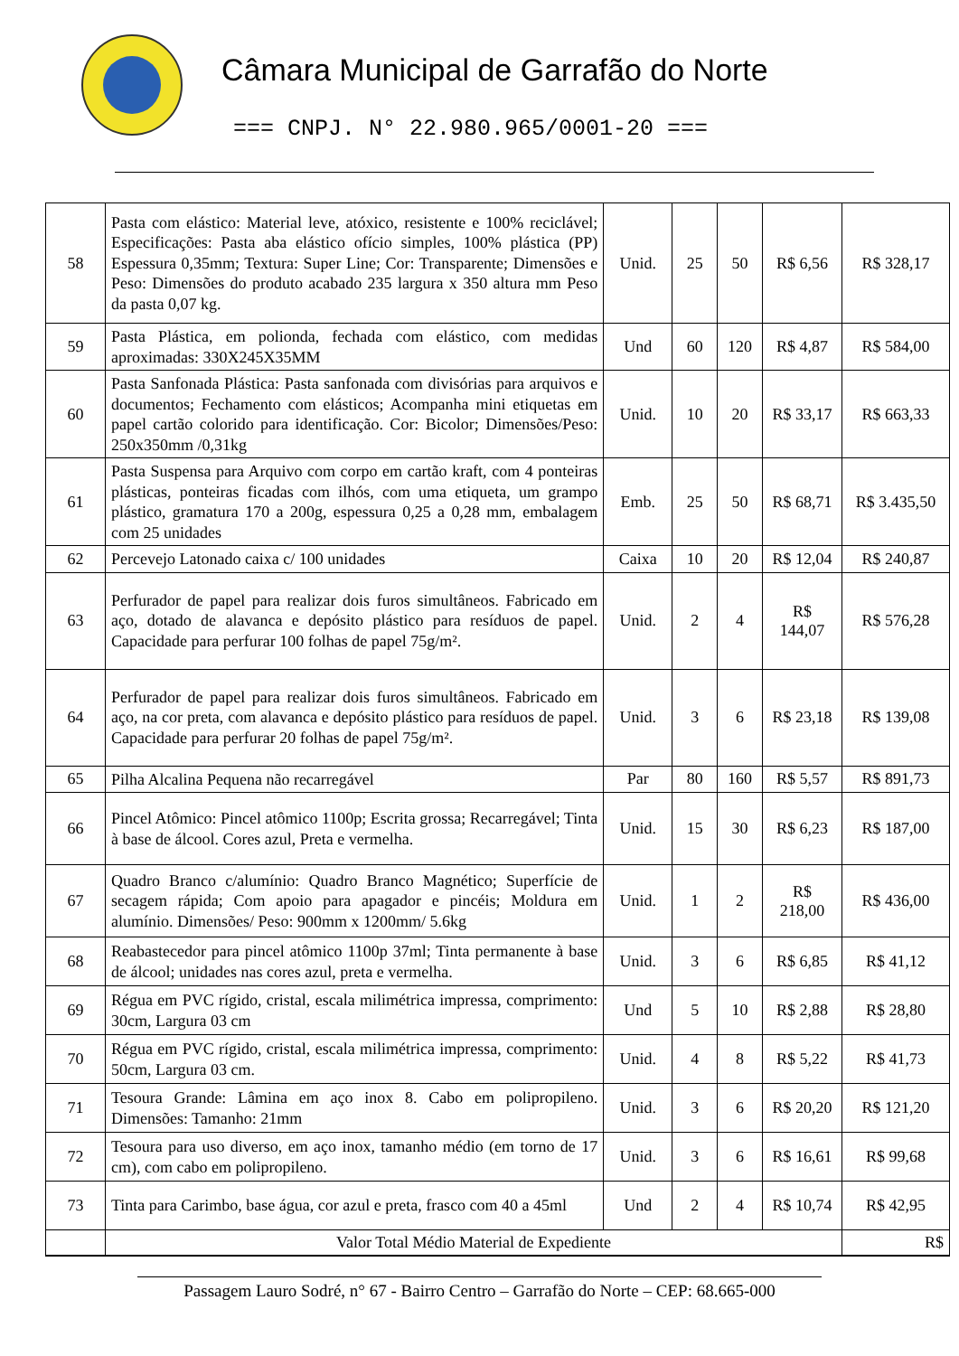Câmara Municipal de Garrafão do Norte
=== CNPJ. N° 22.980.965/0001-20 ===
| 58 | Pasta com elástico: Material leve, atóxico, resistente e 100% reciclável; Especificações: Pasta aba elástico ofício simples, 100% plástica (PP) Espessura 0,35mm; Textura: Super Line; Cor: Transparente; Dimensões e Peso: Dimensões do produto acabado 235 largura x 350 altura mm Peso da pasta 0,07 kg. | Unid. | 25 | 50 | R$ 6,56 | R$ 328,17 |
| 59 | Pasta Plástica, em polionda, fechada com elástico, com medidas aproximadas: 330X245X35MM | Und | 60 | 120 | R$ 4,87 | R$ 584,00 |
| 60 | Pasta Sanfonada Plástica: Pasta sanfonada com divisórias para arquivos e documentos; Fechamento com elásticos; Acompanha mini etiquetas em papel cartão colorido para identificação. Cor: Bicolor; Dimensões/Peso: 250x350mm /0,31kg | Unid. | 10 | 20 | R$ 33,17 | R$ 663,33 |
| 61 | Pasta Suspensa para Arquivo com corpo em cartão kraft, com 4 ponteiras plásticas, ponteiras ficadas com ilhós, com uma etiqueta, um grampo plástico, gramatura 170 a 200g, espessura 0,25 a 0,28 mm, embalagem com 25 unidades | Emb. | 25 | 50 | R$ 68,71 | R$ 3.435,50 |
| 62 | Percevejo Latonado caixa c/ 100 unidades | Caixa | 10 | 20 | R$ 12,04 | R$ 240,87 |
| 63 | Perfurador de papel para realizar dois furos simultâneos. Fabricado em aço, dotado de alavanca e depósito plástico para resíduos de papel. Capacidade para perfurar 100 folhas de papel 75g/m². | Unid. | 2 | 4 | R$ 144,07 | R$ 576,28 |
| 64 | Perfurador de papel para realizar dois furos simultâneos. Fabricado em aço, na cor preta, com alavanca e depósito plástico para resíduos de papel. Capacidade para perfurar 20 folhas de papel 75g/m². | Unid. | 3 | 6 | R$ 23,18 | R$ 139,08 |
| 65 | Pilha Alcalina Pequena não recarregável | Par | 80 | 160 | R$ 5,57 | R$ 891,73 |
| 66 | Pincel Atômico: Pincel atômico 1100p; Escrita grossa; Recarregável; Tinta à base de álcool. Cores azul, Preta e vermelha. | Unid. | 15 | 30 | R$ 6,23 | R$ 187,00 |
| 67 | Quadro Branco c/alumínio: Quadro Branco Magnético; Superfície de secagem rápida; Com apoio para apagador e pincéis; Moldura em alumínio. Dimensões/ Peso: 900mm x 1200mm/ 5.6kg | Unid. | 1 | 2 | R$ 218,00 | R$ 436,00 |
| 68 | Reabastecedor para pincel atômico 1100p 37ml; Tinta permanente à base de álcool; unidades nas cores azul, preta e vermelha. | Unid. | 3 | 6 | R$ 6,85 | R$ 41,12 |
| 69 | Régua em PVC rígido, cristal, escala milimétrica impressa, comprimento: 30cm, Largura 03 cm | Und | 5 | 10 | R$ 2,88 | R$ 28,80 |
| 70 | Régua em PVC rígido, cristal, escala milimétrica impressa, comprimento: 50cm, Largura 03 cm. | Unid. | 4 | 8 | R$ 5,22 | R$ 41,73 |
| 71 | Tesoura Grande: Lâmina em aço inox 8. Cabo em polipropileno. Dimensões: Tamanho: 21mm | Unid. | 3 | 6 | R$ 20,20 | R$ 121,20 |
| 72 | Tesoura para uso diverso, em aço inox, tamanho médio (em torno de 17 cm), com cabo em polipropileno. | Unid. | 3 | 6 | R$ 16,61 | R$ 99,68 |
| 73 | Tinta para Carimbo, base água, cor azul e preta, frasco com 40 a 45ml | Und | 2 | 4 | R$ 10,74 | R$ 42,95 |
| | Valor Total Médio Material de Expediente | | | | | R$ |
Passagem Lauro Sodré, n° 67 - Bairro Centro – Garrafão do Norte – CEP: 68.665-000